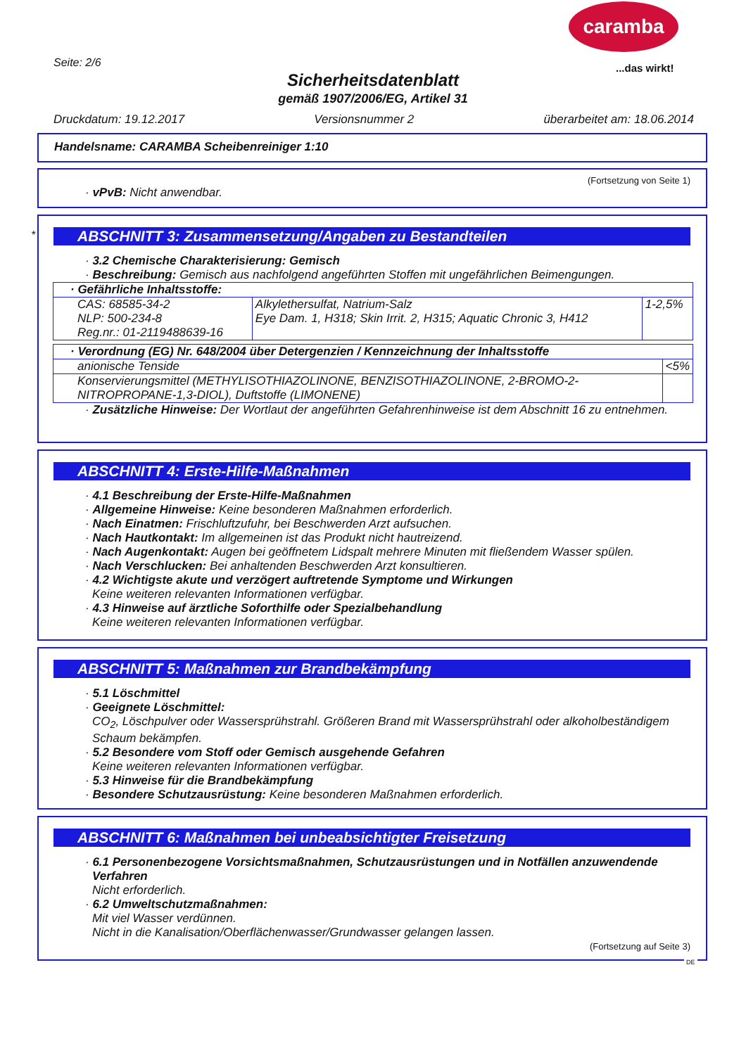caramba
...das wirkt!
Seite: 2/6
Sicherheitsdatenblatt
gemäß 1907/2006/EG, Artikel 31
Druckdatum: 19.12.2017 Versionsnummer 2 überarbeitet am: 18.06.2014
Handelsname: CARAMBA Scheibenreiniger 1:10
(Fortsetzung von Seite 1)
· vPvB: Nicht anwendbar.
*
ABSCHNITT 3: Zusammensetzung/Angaben zu Bestandteilen
· 3.2 Chemische Charakterisierung: Gemisch
· Beschreibung: Gemisch aus nachfolgend angeführten Stoffen mit ungefährlichen Beimengungen.
| · Gefährliche Inhaltsstoffe: | | |
| CAS: 68585-34-2 NLP: 500-234-8 Reg.nr.: 01-2119488639-16 | Alkylethersulfat, Natrium-Salz Eye Dam. 1, H318; Skin Irrit. 2, H315; Aquatic Chronic 3, H412 | 1-2,5% |
| · Verordnung (EG) Nr. 648/2004 über Detergenzien / Kennzeichnung der Inhaltsstoffe | |
| anionische Tenside | <5% |
| Konservierungsmittel (METHYLISOTHIAZOLINONE, BENZISOTHIAZOLINONE, 2-BROMO-2-NITROPROPANE-1,3-DIOL), Duftstoffe (LIMONENE) | |
· Zusätzliche Hinweise: Der Wortlaut der angeführten Gefahrenhinweise ist dem Abschnitt 16 zu entnehmen.
ABSCHNITT 4: Erste-Hilfe-Maßnahmen
· 4.1 Beschreibung der Erste-Hilfe-Maßnahmen
· Allgemeine Hinweise: Keine besonderen Maßnahmen erforderlich.
· Nach Einatmen: Frischluftzufuhr, bei Beschwerden Arzt aufsuchen.
· Nach Hautkontakt: Im allgemeinen ist das Produkt nicht hautreizend.
· Nach Augenkontakt: Augen bei geöffnetem Lidspalt mehrere Minuten mit fließendem Wasser spülen.
· Nach Verschlucken: Bei anhaltenden Beschwerden Arzt konsultieren.
· 4.2 Wichtigste akute und verzögert auftretende Symptome und Wirkungen
Keine weiteren relevanten Informationen verfügbar.
· 4.3 Hinweise auf ärztliche Soforthilfe oder Spezialbehandlung
Keine weiteren relevanten Informationen verfügbar.
ABSCHNITT 5: Maßnahmen zur Brandbekämpfung
· 5.1 Löschmittel
· Geeignete Löschmittel:
CO<sub>2</sub>, Löschpulver oder Wassersprühstrahl. Größeren Brand mit Wassersprühstrahl oder alkoholbeständigem Schaum bekämpfen.
· 5.2 Besondere vom Stoff oder Gemisch ausgehende Gefahren
Keine weiteren relevanten Informationen verfügbar.
· 5.3 Hinweise für die Brandbekämpfung
· Besondere Schutzausrüstung: Keine besonderen Maßnahmen erforderlich.
ABSCHNITT 6: Maßnahmen bei unbeabsichtigter Freisetzung
· 6.1 Personenbezogene Vorsichtsmaßnahmen, Schutzausrüstungen und in Notfällen anzuwendende Verfahren
Nicht erforderlich.
· 6.2 Umweltschutzmaßnahmen:
Mit viel Wasser verdünnen.
Nicht in die Kanalisation/Oberflächenwasser/Grundwasser gelangen lassen.
(Fortsetzung auf Seite 3)
DE